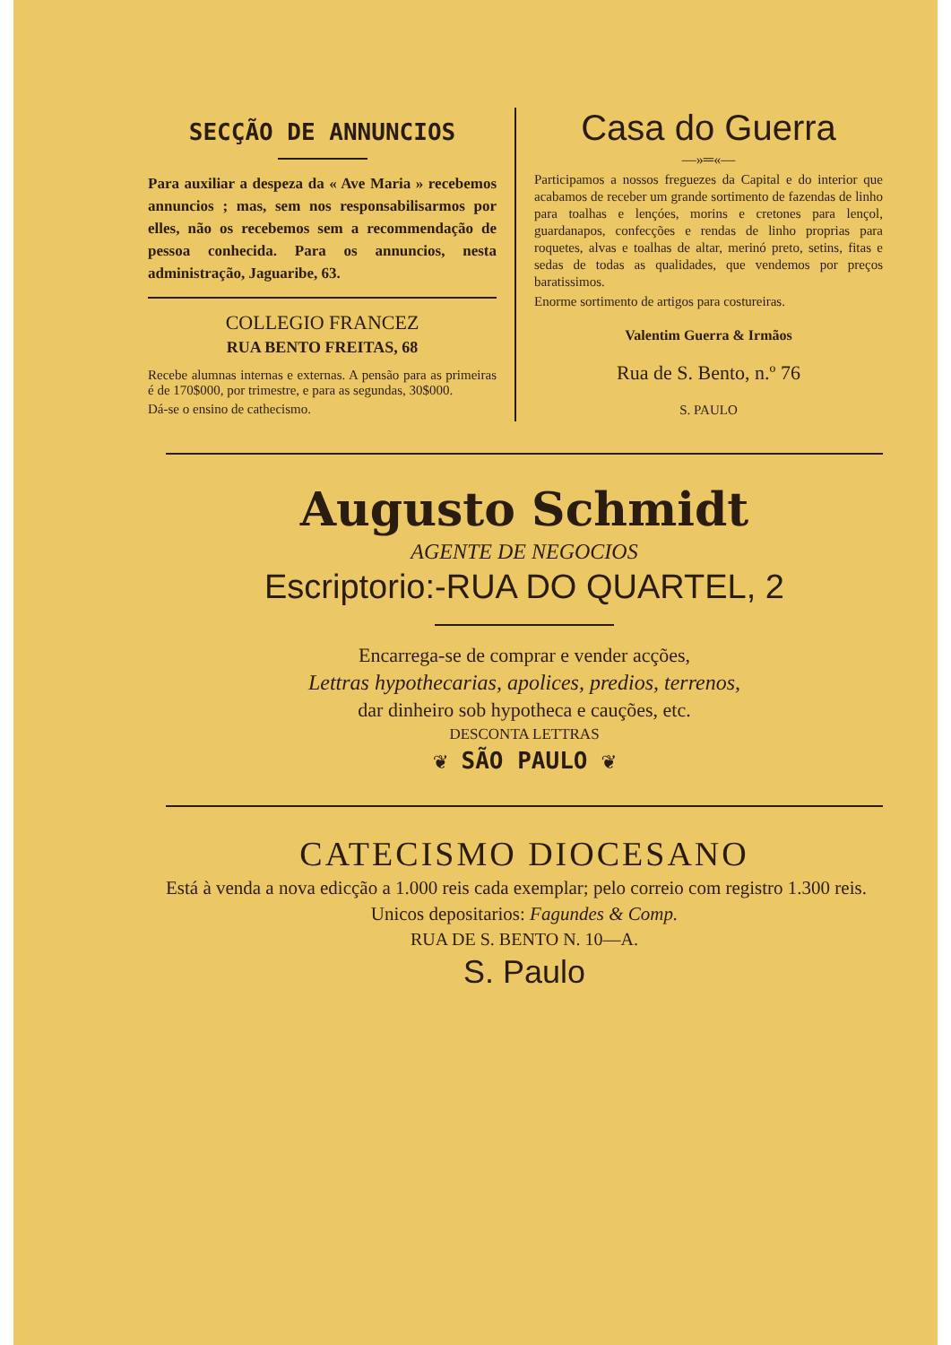SECÇÃO DE ANNUNCIOS
Para auxiliar a despeza da « Ave Maria » recebemos annuncios ; mas, sem nos responsabilisarmos por elles, não os recebemos sem a recommendação de pessoa conhecida. Para os annuncios, nesta administração, Jaguaribe, 63.
COLLEGIO FRANCEZ
RUA BENTO FREITAS, 68
Recebe alumnas internas e externas. A pensão para as primeiras é de 170$000, por trimestre, e para as segundas, 30$000.
Dá-se o ensino de cathecismo.
Casa do Guerra
—»═«—
Participamos a nossos freguezes da Capital e do interior que acabamos de receber um grande sortimento de fazendas de linho para toalhas e lençóes, morins e cretones para lençol, guardanapos, confecções e rendas de linho proprias para roquetes, alvas e toalhas de altar, merinó preto, setins, fitas e sedas de todas as qualidades, que vendemos por preços baratissimos.
Enorme sortimento de artigos para costureiras.
Valentim Guerra & Irmãos
Rua de S. Bento, n.º 76
S. PAULO
Augusto Schmidt
AGENTE DE NEGOCIOS
Escriptorio:-RUA DO QUARTEL, 2
Encarrega-se de comprar e vender acções,
Lettras hypothecarias, apolices, predios, terrenos,
dar dinheiro sob hypotheca e cauções, etc.
DESCONTA LETTRAS
❦ SÃO PAULO ❦
CATECISMO DIOCESANO
Está à venda a nova edicção a 1.000 reis cada exemplar; pelo correio com registro 1.300 reis.
Unicos depositarios: Fagundes & Comp.
RUA DE S. BENTO N. 10—A.
S. Paulo